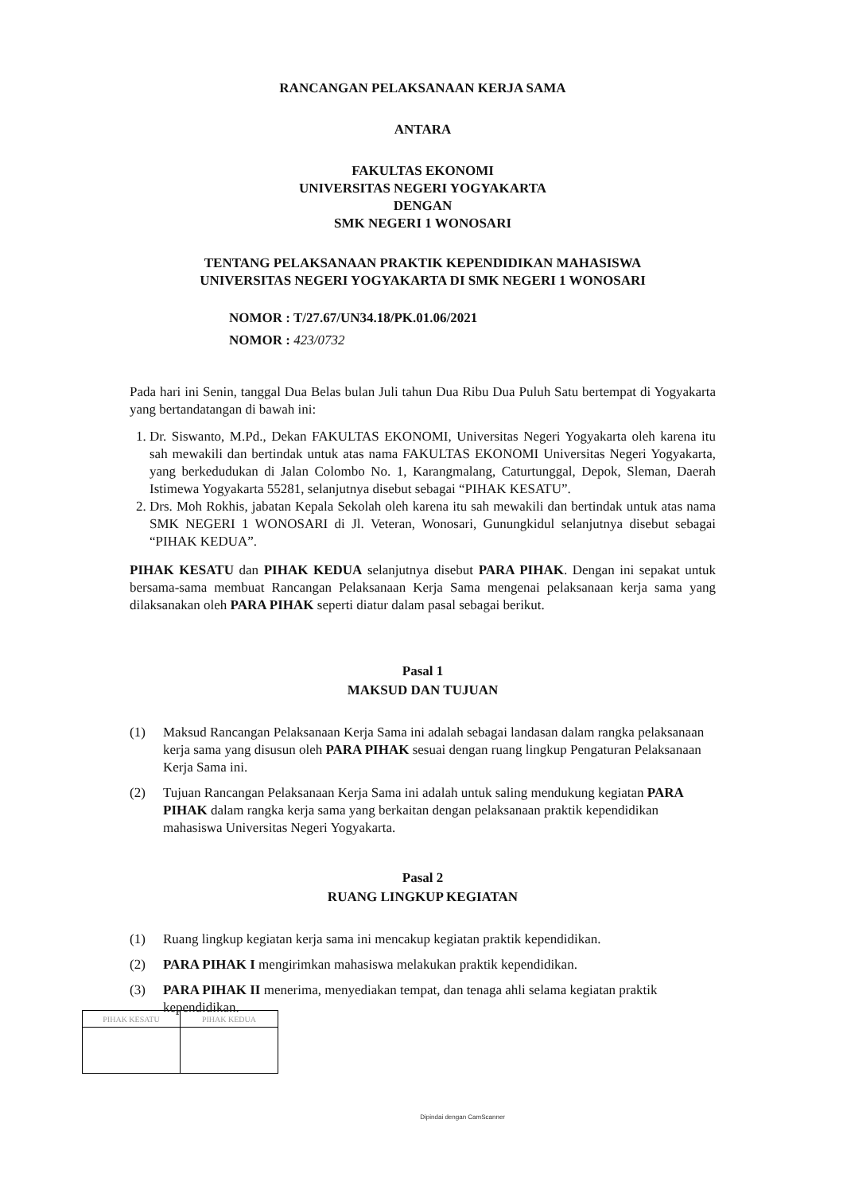RANCANGAN PELAKSANAAN KERJA SAMA
ANTARA
FAKULTAS EKONOMI
UNIVERSITAS NEGERI YOGYAKARTA
DENGAN
SMK NEGERI 1 WONOSARI
TENTANG PELAKSANAAN PRAKTIK KEPENDIDIKAN MAHASISWA
UNIVERSITAS NEGERI YOGYAKARTA DI SMK NEGERI 1 WONOSARI
NOMOR : T/27.67/UN34.18/PK.01.06/2021
NOMOR : 423/0732
Pada hari ini Senin, tanggal Dua Belas bulan Juli tahun Dua Ribu Dua Puluh Satu bertempat di Yogyakarta yang bertandatangan di bawah ini:
1. Dr. Siswanto, M.Pd., Dekan FAKULTAS EKONOMI, Universitas Negeri Yogyakarta oleh karena itu sah mewakili dan bertindak untuk atas nama FAKULTAS EKONOMI Universitas Negeri Yogyakarta, yang berkedudukan di Jalan Colombo No. 1, Karangmalang, Caturtunggal, Depok, Sleman, Daerah Istimewa Yogyakarta 55281, selanjutnya disebut sebagai “PIHAK KESATU”.
2. Drs. Moh Rokhis, jabatan Kepala Sekolah oleh karena itu sah mewakili dan bertindak untuk atas nama SMK NEGERI 1 WONOSARI di Jl. Veteran, Wonosari, Gunungkidul selanjutnya disebut sebagai “PIHAK KEDUA”.
PIHAK KESATU dan PIHAK KEDUA selanjutnya disebut PARA PIHAK. Dengan ini sepakat untuk bersama-sama membuat Rancangan Pelaksanaan Kerja Sama mengenai pelaksanaan kerja sama yang dilaksanakan oleh PARA PIHAK seperti diatur dalam pasal sebagai berikut.
Pasal 1
MAKSUD DAN TUJUAN
(1) Maksud Rancangan Pelaksanaan Kerja Sama ini adalah sebagai landasan dalam rangka pelaksanaan kerja sama yang disusun oleh PARA PIHAK sesuai dengan ruang lingkup Pengaturan Pelaksanaan Kerja Sama ini.
(2) Tujuan Rancangan Pelaksanaan Kerja Sama ini adalah untuk saling mendukung kegiatan PARA PIHAK dalam rangka kerja sama yang berkaitan dengan pelaksanaan praktik kependidikan mahasiswa Universitas Negeri Yogyakarta.
Pasal 2
RUANG LINGKUP KEGIATAN
(1) Ruang lingkup kegiatan kerja sama ini mencakup kegiatan praktik kependidikan.
(2) PARA PIHAK I mengirimkan mahasiswa melakukan praktik kependidikan.
(3) PARA PIHAK II menerima, menyediakan tempat, dan tenaga ahli selama kegiatan praktik kependidikan.
| PIHAK KESATU | PIHAK KEDUA |
Dipindai dengan CamScanner